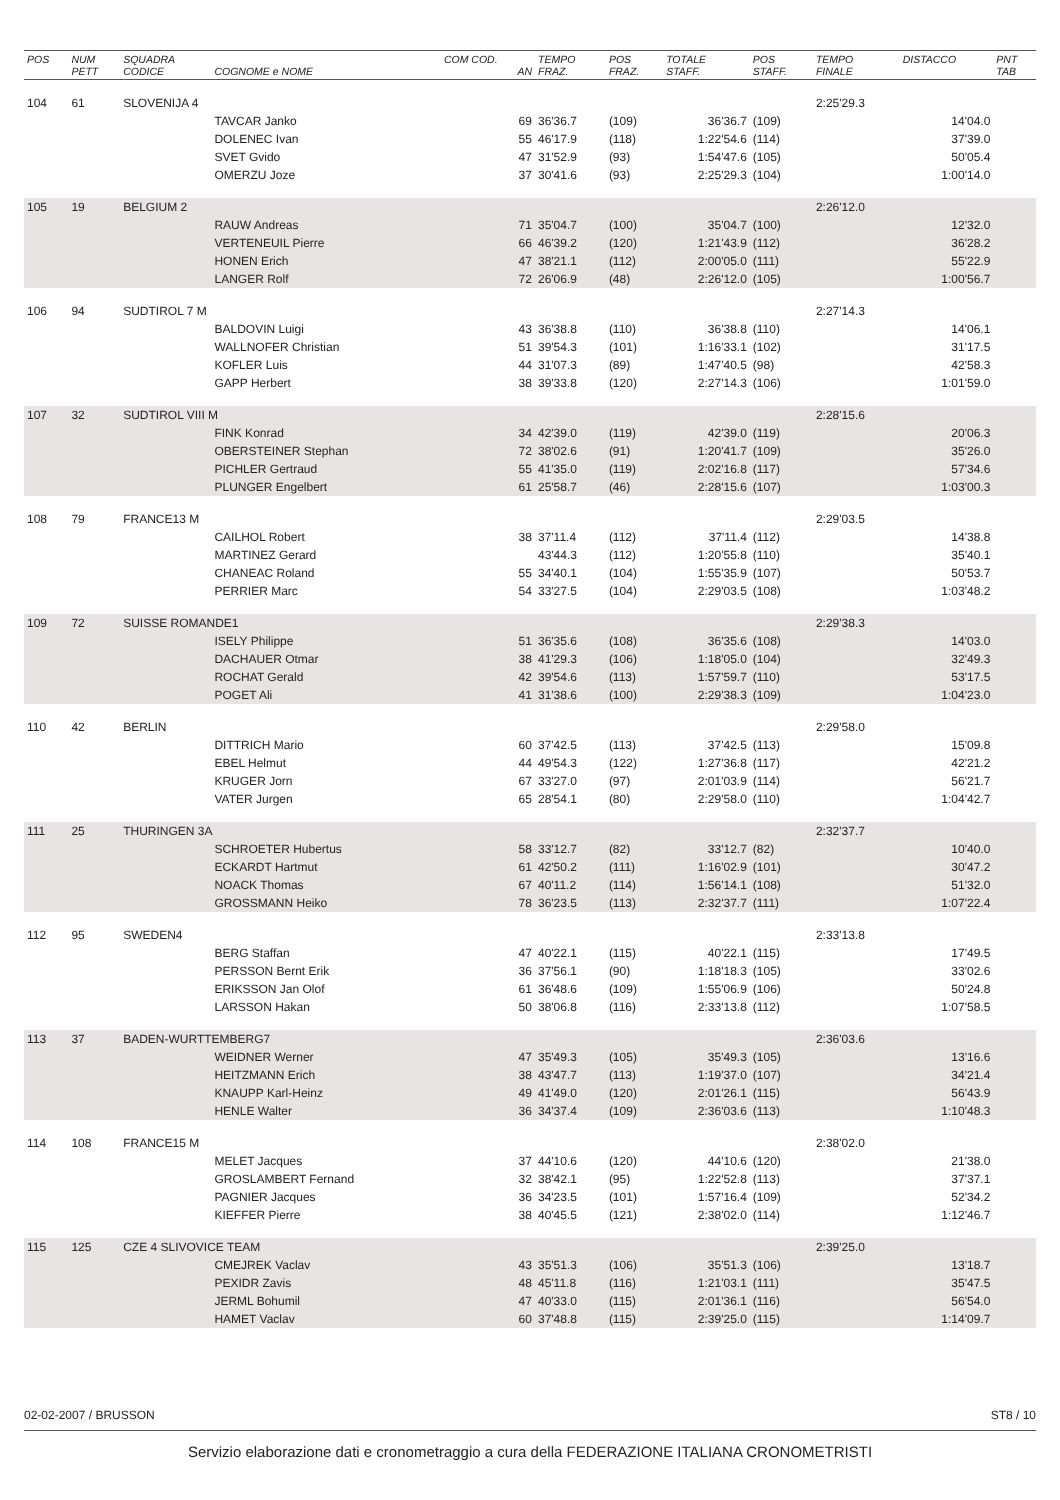| POS | NUM PETT | SQUADRA CODICE | COGNOME e NOME | COM COD. AN | TEMPO FRAZ. | POS FRAZ. | TOTALE STAFF. | POS STAFF. | TEMPO FINALE | DISTACCO | PNT TAB |
| --- | --- | --- | --- | --- | --- | --- | --- | --- | --- | --- | --- |
| 104 | 61 | SLOVENIJA 4 | | | | | | | 2:25'29.3 | | |
| | | | TAVCAR Janko | 69 | 36'36.7 | (109) | 36'36.7 | (109) | | 14'04.0 | |
| | | | DOLENEC Ivan | 55 | 46'17.9 | (118) | 1:22'54.6 | (114) | | 37'39.0 | |
| | | | SVET Gvido | 47 | 31'52.9 | (93) | 1:54'47.6 | (105) | | 50'05.4 | |
| | | | OMERZU Joze | 37 | 30'41.6 | (93) | 2:25'29.3 | (104) | | 1:00'14.0 | |
| 105 | 19 | BELGIUM 2 | | | | | | | 2:26'12.0 | | |
| | | | RAUW Andreas | 71 | 35'04.7 | (100) | 35'04.7 | (100) | | 12'32.0 | |
| | | | VERTENEUIL Pierre | 66 | 46'39.2 | (120) | 1:21'43.9 | (112) | | 36'28.2 | |
| | | | HONEN Erich | 47 | 38'21.1 | (112) | 2:00'05.0 | (111) | | 55'22.9 | |
| | | | LANGER Rolf | 72 | 26'06.9 | (48) | 2:26'12.0 | (105) | | 1:00'56.7 | |
| 106 | 94 | SUDTIROL 7 M | | | | | | | 2:27'14.3 | | |
| | | | BALDOVIN Luigi | 43 | 36'38.8 | (110) | 36'38.8 | (110) | | 14'06.1 | |
| | | | WALLNOFER Christian | 51 | 39'54.3 | (101) | 1:16'33.1 | (102) | | 31'17.5 | |
| | | | KOFLER Luis | 44 | 31'07.3 | (89) | 1:47'40.5 | (98) | | 42'58.3 | |
| | | | GAPP Herbert | 38 | 39'33.8 | (120) | 2:27'14.3 | (106) | | 1:01'59.0 | |
| 107 | 32 | SUDTIROL VIII M | | | | | | | 2:28'15.6 | | |
| | | | FINK Konrad | 34 | 42'39.0 | (119) | 42'39.0 | (119) | | 20'06.3 | |
| | | | OBERSTEINER Stephan | 72 | 38'02.6 | (91) | 1:20'41.7 | (109) | | 35'26.0 | |
| | | | PICHLER Gertraud | 55 | 41'35.0 | (119) | 2:02'16.8 | (117) | | 57'34.6 | |
| | | | PLUNGER Engelbert | 61 | 25'58.7 | (46) | 2:28'15.6 | (107) | | 1:03'00.3 | |
| 108 | 79 | FRANCE13 M | | | | | | | 2:29'03.5 | | |
| | | | CAILHOL Robert | 38 | 37'11.4 | (112) | 37'11.4 | (112) | | 14'38.8 | |
| | | | MARTINEZ Gerard | | 43'44.3 | (112) | 1:20'55.8 | (110) | | 35'40.1 | |
| | | | CHANEAC Roland | 55 | 34'40.1 | (104) | 1:55'35.9 | (107) | | 50'53.7 | |
| | | | PERRIER Marc | 54 | 33'27.5 | (104) | 2:29'03.5 | (108) | | 1:03'48.2 | |
| 109 | 72 | SUISSE ROMANDE1 | | | | | | | 2:29'38.3 | | |
| | | | ISELY Philippe | 51 | 36'35.6 | (108) | 36'35.6 | (108) | | 14'03.0 | |
| | | | DACHAUER Otmar | 38 | 41'29.3 | (106) | 1:18'05.0 | (104) | | 32'49.3 | |
| | | | ROCHAT Gerald | 42 | 39'54.6 | (113) | 1:57'59.7 | (110) | | 53'17.5 | |
| | | | POGET Ali | 41 | 31'38.6 | (100) | 2:29'38.3 | (109) | | 1:04'23.0 | |
| 110 | 42 | BERLIN | | | | | | | 2:29'58.0 | | |
| | | | DITTRICH Mario | 60 | 37'42.5 | (113) | 37'42.5 | (113) | | 15'09.8 | |
| | | | EBEL Helmut | 44 | 49'54.3 | (122) | 1:27'36.8 | (117) | | 42'21.2 | |
| | | | KRUGER Jorn | 67 | 33'27.0 | (97) | 2:01'03.9 | (114) | | 56'21.7 | |
| | | | VATER Jurgen | 65 | 28'54.1 | (80) | 2:29'58.0 | (110) | | 1:04'42.7 | |
| 111 | 25 | THURINGEN 3A | | | | | | | 2:32'37.7 | | |
| | | | SCHROETER Hubertus | 58 | 33'12.7 | (82) | 33'12.7 | (82) | | 10'40.0 | |
| | | | ECKARDT Hartmut | 61 | 42'50.2 | (111) | 1:16'02.9 | (101) | | 30'47.2 | |
| | | | NOACK Thomas | 67 | 40'11.2 | (114) | 1:56'14.1 | (108) | | 51'32.0 | |
| | | | GROSSMANN Heiko | 78 | 36'23.5 | (113) | 2:32'37.7 | (111) | | 1:07'22.4 | |
| 112 | 95 | SWEDEN4 | | | | | | | 2:33'13.8 | | |
| | | | BERG Staffan | 47 | 40'22.1 | (115) | 40'22.1 | (115) | | 17'49.5 | |
| | | | PERSSON Bernt Erik | 36 | 37'56.1 | (90) | 1:18'18.3 | (105) | | 33'02.6 | |
| | | | ERIKSSON Jan Olof | 61 | 36'48.6 | (109) | 1:55'06.9 | (106) | | 50'24.8 | |
| | | | LARSSON Hakan | 50 | 38'06.8 | (116) | 2:33'13.8 | (112) | | 1:07'58.5 | |
| 113 | 37 | BADEN-WURTTEMBERG7 | | | | | | | 2:36'03.6 | | |
| | | | WEIDNER Werner | 47 | 35'49.3 | (105) | 35'49.3 | (105) | | 13'16.6 | |
| | | | HEITZMANN Erich | 38 | 43'47.7 | (113) | 1:19'37.0 | (107) | | 34'21.4 | |
| | | | KNAUPP Karl-Heinz | 49 | 41'49.0 | (120) | 2:01'26.1 | (115) | | 56'43.9 | |
| | | | HENLE Walter | 36 | 34'37.4 | (109) | 2:36'03.6 | (113) | | 1:10'48.3 | |
| 114 | 108 | FRANCE15 M | | | | | | | 2:38'02.0 | | |
| | | | MELET Jacques | 37 | 44'10.6 | (120) | 44'10.6 | (120) | | 21'38.0 | |
| | | | GROSLAMBERT Fernand | 32 | 38'42.1 | (95) | 1:22'52.8 | (113) | | 37'37.1 | |
| | | | PAGNIER Jacques | 36 | 34'23.5 | (101) | 1:57'16.4 | (109) | | 52'34.2 | |
| | | | KIEFFER Pierre | 38 | 40'45.5 | (121) | 2:38'02.0 | (114) | | 1:12'46.7 | |
| 115 | 125 | CZE 4 SLIVOVICE TEAM | | | | | | | 2:39'25.0 | | |
| | | | CMEJREK Vaclav | 43 | 35'51.3 | (106) | 35'51.3 | (106) | | 13'18.7 | |
| | | | PEXIDR Zavis | 48 | 45'11.8 | (116) | 1:21'03.1 | (111) | | 35'47.5 | |
| | | | JERML Bohumil | 47 | 40'33.0 | (115) | 2:01'36.1 | (116) | | 56'54.0 | |
| | | | HAMET Vaclav | 60 | 37'48.8 | (115) | 2:39'25.0 | (115) | | 1:14'09.7 | |
02-02-2007 / BRUSSON ST8 / 10
Servizio elaborazione dati e cronometraggio a cura della FEDERAZIONE ITALIANA CRONOMETRISTI